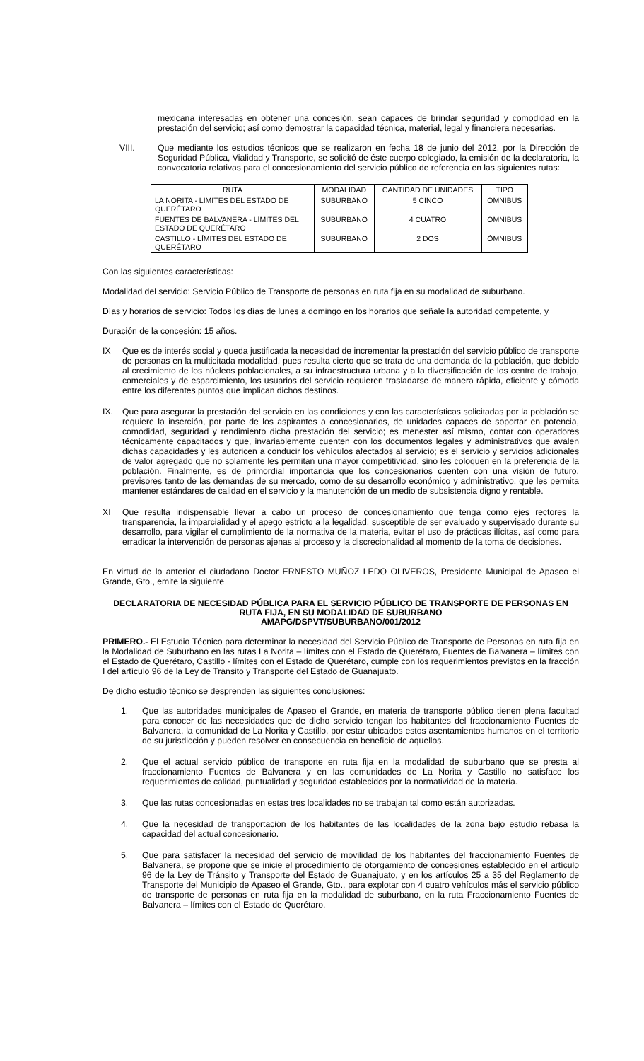mexicana interesadas en obtener una concesión, sean capaces de brindar seguridad y comodidad en la prestación del servicio; así como demostrar la capacidad técnica, material, legal y financiera necesarias.
VIII. Que mediante los estudios técnicos que se realizaron en fecha 18 de junio del 2012, por la Dirección de Seguridad Pública, Vialidad y Transporte, se solicitó de éste cuerpo colegiado, la emisión de la declaratoria, la convocatoria relativas para el concesionamiento del servicio público de referencia en las siguientes rutas:
| RUTA | MODALIDAD | CANTIDAD DE UNIDADES | TIPO |
| --- | --- | --- | --- |
| LA NORITA - LÍMITES DEL ESTADO DE QUERÉTARO | SUBURBANO | 5 CINCO | ÓMNIBUS |
| FUENTES DE BALVANERA - LÍMITES DEL ESTADO DE QUERÉTARO | SUBURBANO | 4 CUATRO | ÓMNIBUS |
| CASTILLO - LÍMITES DEL ESTADO DE QUERÉTARO | SUBURBANO | 2 DOS | ÓMNIBUS |
Con las siguientes características:
Modalidad del servicio: Servicio Público de Transporte de personas en ruta fija en su modalidad de suburbano.
Días y horarios de servicio: Todos los días de lunes a domingo en los horarios que señale la autoridad competente, y
Duración de la concesión: 15 años.
IX Que es de interés social y queda justificada la necesidad de incrementar la prestación del servicio público de transporte de personas en la multicitada modalidad, pues resulta cierto que se trata de una demanda de la población, que debido al crecimiento de los núcleos poblacionales, a su infraestructura urbana y a la diversificación de los centro de trabajo, comerciales y de esparcimiento, los usuarios del servicio requieren trasladarse de manera rápida, eficiente y cómoda entre los diferentes puntos que implican dichos destinos.
IX. Que para asegurar la prestación del servicio en las condiciones y con las características solicitadas por la población se requiere la inserción, por parte de los aspirantes a concesionarios, de unidades capaces de soportar en potencia, comodidad, seguridad y rendimiento dicha prestación del servicio; es menester así mismo, contar con operadores técnicamente capacitados y que, invariablemente cuenten con los documentos legales y administrativos que avalen dichas capacidades y les autoricen a conducir los vehículos afectados al servicio; es el servicio y servicios adicionales de valor agregado que no solamente les permitan una mayor competitividad, sino les coloquen en la preferencia de la población. Finalmente, es de primordial importancia que los concesionarios cuenten con una visión de futuro, previsores tanto de las demandas de su mercado, como de su desarrollo económico y administrativo, que les permita mantener estándares de calidad en el servicio y la manutención de un medio de subsistencia digno y rentable.
XI Que resulta indispensable llevar a cabo un proceso de concesionamiento que tenga como ejes rectores la transparencia, la imparcialidad y el apego estricto a la legalidad, susceptible de ser evaluado y supervisado durante su desarrollo, para vigilar el cumplimiento de la normativa de la materia, evitar el uso de prácticas ilícitas, así como para erradicar la intervención de personas ajenas al proceso y la discrecionalidad al momento de la toma de decisiones.
En virtud de lo anterior el ciudadano Doctor ERNESTO MUÑOZ LEDO OLIVEROS, Presidente Municipal de Apaseo el Grande, Gto., emite la siguiente
DECLARATORIA DE NECESIDAD PÚBLICA PARA EL SERVICIO PÚBLICO DE TRANSPORTE DE PERSONAS EN RUTA FIJA, EN SU MODALIDAD DE SUBURBANO
AMAPG/DSPVT/SUBURBANO/001/2012
PRIMERO.- El Estudio Técnico para determinar la necesidad del Servicio Público de Transporte de Personas en ruta fija en la Modalidad de Suburbano en las rutas La Norita – límites con el Estado de Querétaro, Fuentes de Balvanera – límites con el Estado de Querétaro, Castillo - límites con el Estado de Querétaro, cumple con los requerimientos previstos en la fracción I del artículo 96 de la Ley de Tránsito y Transporte del Estado de Guanajuato.
De dicho estudio técnico se desprenden las siguientes conclusiones:
1. Que las autoridades municipales de Apaseo el Grande, en materia de transporte público tienen plena facultad para conocer de las necesidades que de dicho servicio tengan los habitantes del fraccionamiento Fuentes de Balvanera, la comunidad de La Norita y Castillo, por estar ubicados estos asentamientos humanos en el territorio de su jurisdicción y pueden resolver en consecuencia en beneficio de aquellos.
2. Que el actual servicio público de transporte en ruta fija en la modalidad de suburbano que se presta al fraccionamiento Fuentes de Balvanera y en las comunidades de La Norita y Castillo no satisface los requerimientos de calidad, puntualidad y seguridad establecidos por la normatividad de la materia.
3. Que las rutas concesionadas en estas tres localidades no se trabajan tal como están autorizadas.
4. Que la necesidad de transportación de los habitantes de las localidades de la zona bajo estudio rebasa la capacidad del actual concesionario.
5. Que para satisfacer la necesidad del servicio de movilidad de los habitantes del fraccionamiento Fuentes de Balvanera, se propone que se inicie el procedimiento de otorgamiento de concesiones establecido en el artículo 96 de la Ley de Tránsito y Transporte del Estado de Guanajuato, y en los artículos 25 a 35 del Reglamento de Transporte del Municipio de Apaseo el Grande, Gto., para explotar con 4 cuatro vehículos más el servicio público de transporte de personas en ruta fija en la modalidad de suburbano, en la ruta Fraccionamiento Fuentes de Balvanera – límites con el Estado de Querétaro.